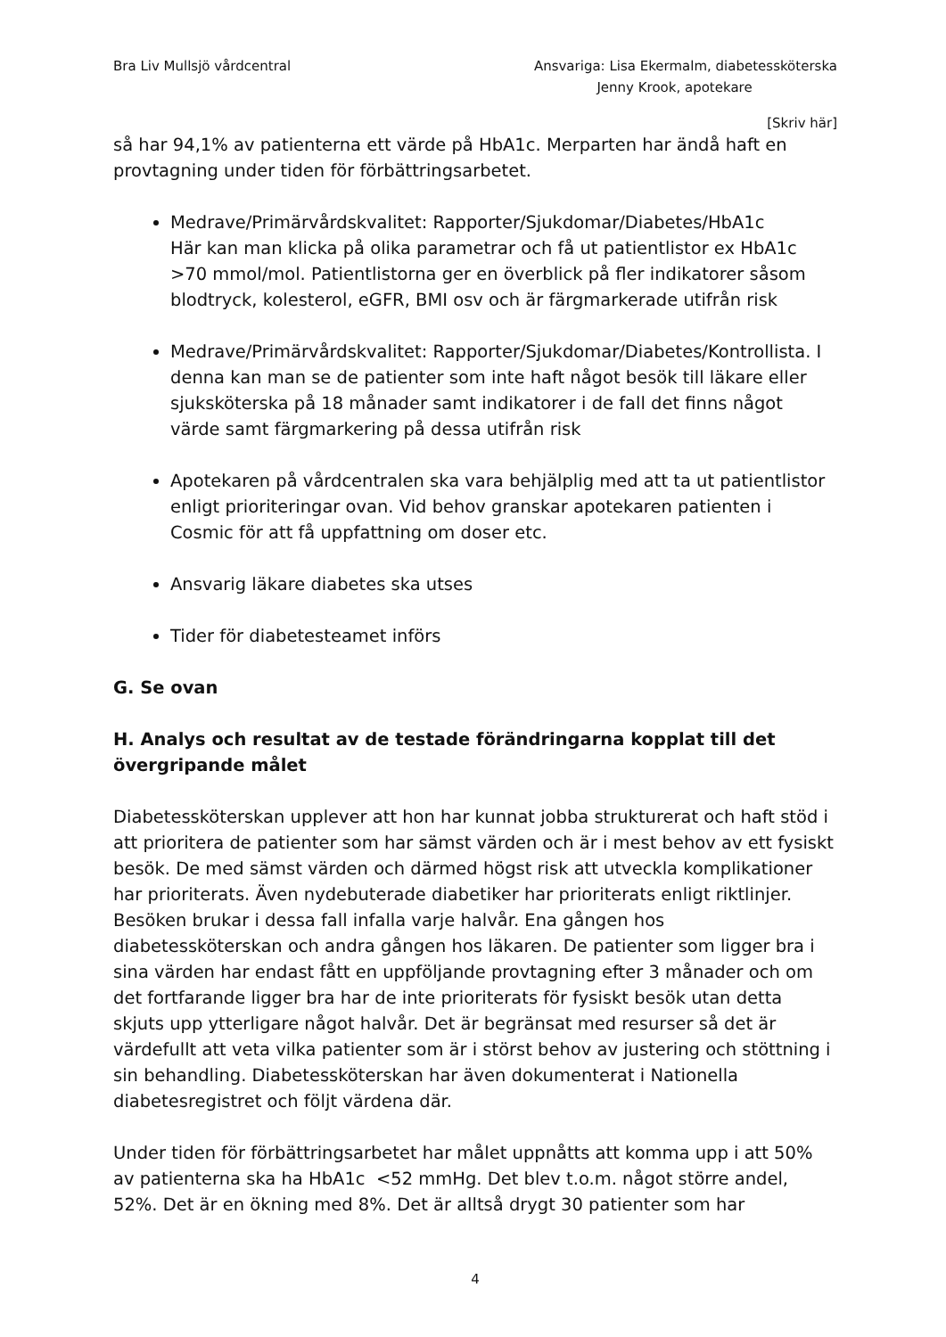Bra Liv Mullsjö vårdcentral Ansvariga: Lisa Ekermalm, diabetessköterska
Jenny Krook, apotekare
[Skriv här]
så har 94,1% av patienterna ett värde på HbA1c. Merparten har ändå haft en provtagning under tiden för förbättringsarbetet.
Medrave/Primärvårdskvalitet: Rapporter/Sjukdomar/Diabetes/HbA1c
Här kan man klicka på olika parametrar och få ut patientlistor ex HbA1c >70 mmol/mol. Patientlistorna ger en överblick på fler indikatorer såsom blodtryck, kolesterol, eGFR, BMI osv och är färgmarkerade utifrån risk
Medrave/Primärvårdskvalitet: Rapporter/Sjukdomar/Diabetes/Kontrollista. I denna kan man se de patienter som inte haft något besök till läkare eller sjuksköterska på 18 månader samt indikatorer i de fall det finns något värde samt färgmarkering på dessa utifrån risk
Apotekaren på vårdcentralen ska vara behjälplig med att ta ut patientlistor enligt prioriteringar ovan. Vid behov granskar apotekaren patienten i Cosmic för att få uppfattning om doser etc.
Ansvarig läkare diabetes ska utses
Tider för diabetesteamet införs
G. Se ovan
H. Analys och resultat av de testade förändringarna kopplat till det övergripande målet
Diabetessköterskan upplever att hon har kunnat jobba strukturerat och haft stöd i att prioritera de patienter som har sämst värden och är i mest behov av ett fysiskt besök. De med sämst värden och därmed högst risk att utveckla komplikationer har prioriterats. Även nydebuterade diabetiker har prioriterats enligt riktlinjer. Besöken brukar i dessa fall infalla varje halvår. Ena gången hos diabetessköterskan och andra gången hos läkaren. De patienter som ligger bra i sina värden har endast fått en uppföljande provtagning efter 3 månader och om det fortfarande ligger bra har de inte prioriterats för fysiskt besök utan detta skjuts upp ytterligare något halvår. Det är begränsat med resurser så det är värdefullt att veta vilka patienter som är i störst behov av justering och stöttning i sin behandling. Diabetessköterskan har även dokumenterat i Nationella diabetesregistret och följt värdena där.
Under tiden för förbättringsarbetet har målet uppnåtts att komma upp i att 50% av patienterna ska ha HbA1c <52 mmHg. Det blev t.o.m. något större andel, 52%. Det är en ökning med 8%. Det är alltså drygt 30 patienter som har
4